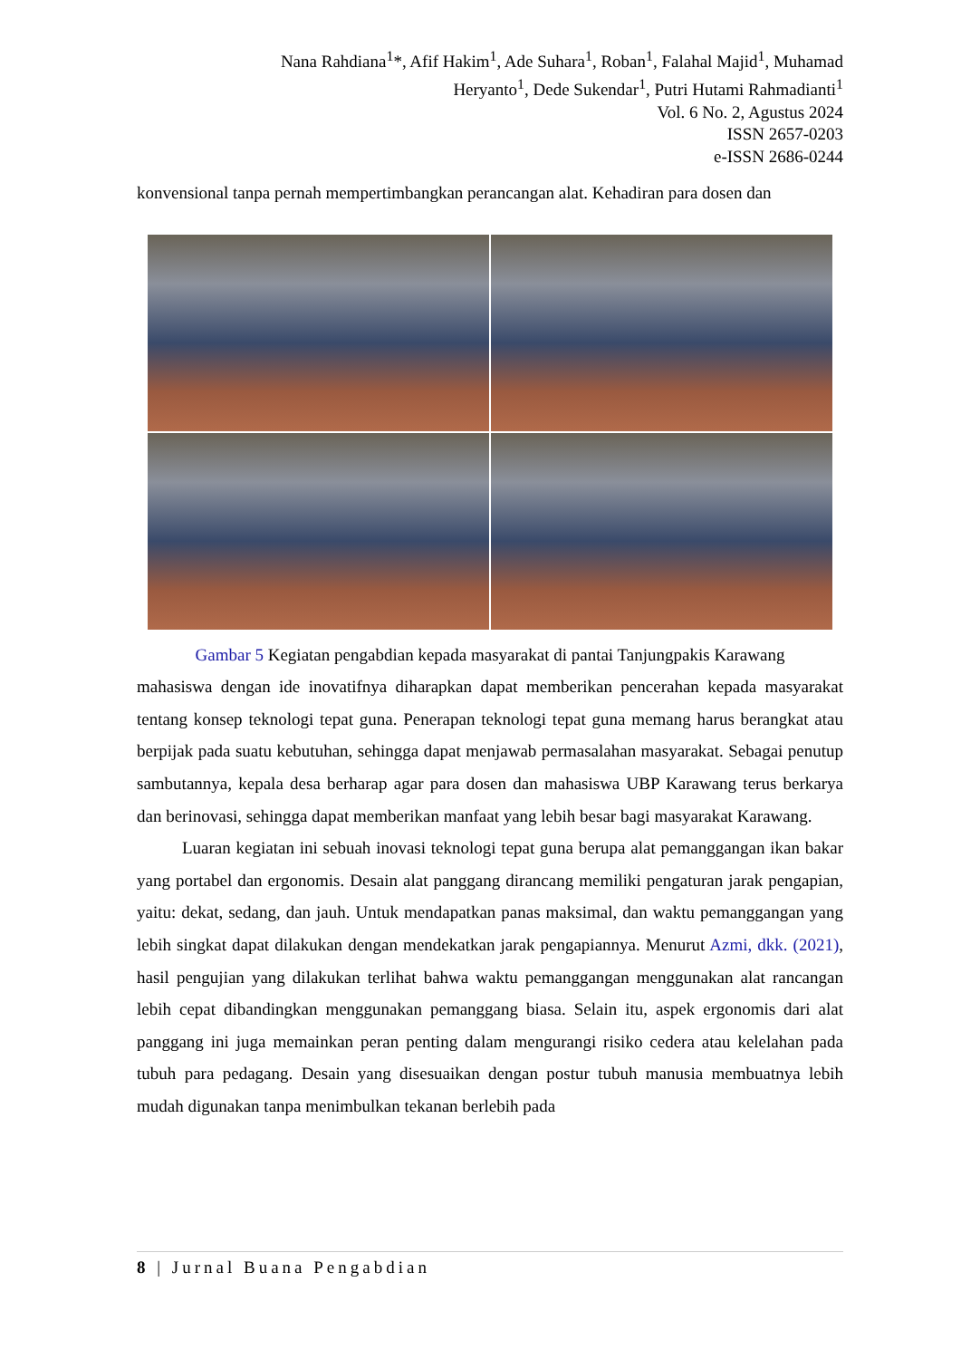Nana Rahdiana<sup>1</sup>*, Afif Hakim<sup>1</sup>, Ade Suhara<sup>1</sup>, Roban<sup>1</sup>, Falahal Majid<sup>1</sup>, Muhamad
Heryanto<sup>1</sup>, Dede Sukendar<sup>1</sup>, Putri Hutami Rahmadianti<sup>1</sup>
Vol. 6 No. 2, Agustus 2024
ISSN 2657-0203
e-ISSN 2686-0244
konvensional tanpa pernah mempertimbangkan perancangan alat. Kehadiran para dosen dan
Gambar 5 Kegiatan pengabdian kepada masyarakat di pantai Tanjungpakis Karawang
mahasiswa dengan ide inovatifnya diharapkan dapat memberikan pencerahan kepada masyarakat tentang konsep teknologi tepat guna. Penerapan teknologi tepat guna memang harus berangkat atau berpijak pada suatu kebutuhan, sehingga dapat menjawab permasalahan masyarakat. Sebagai penutup sambutannya, kepala desa berharap agar para dosen dan mahasiswa UBP Karawang terus berkarya dan berinovasi, sehingga dapat memberikan manfaat yang lebih besar bagi masyarakat Karawang.
Luaran kegiatan ini sebuah inovasi teknologi tepat guna berupa alat pemanggangan ikan bakar yang portabel dan ergonomis. Desain alat panggang dirancang memiliki pengaturan jarak pengapian, yaitu: dekat, sedang, dan jauh. Untuk mendapatkan panas maksimal, dan waktu pemanggangan yang lebih singkat dapat dilakukan dengan mendekatkan jarak pengapiannya. Menurut Azmi, dkk. (2021), hasil pengujian yang dilakukan terlihat bahwa waktu pemanggangan menggunakan alat rancangan lebih cepat dibandingkan menggunakan pemanggang biasa. Selain itu, aspek ergonomis dari alat panggang ini juga memainkan peran penting dalam mengurangi risiko cedera atau kelelahan pada tubuh para pedagang. Desain yang disesuaikan dengan postur tubuh manusia membuatnya lebih mudah digunakan tanpa menimbulkan tekanan berlebih pada
8 | Jurnal Buana Pengabdian